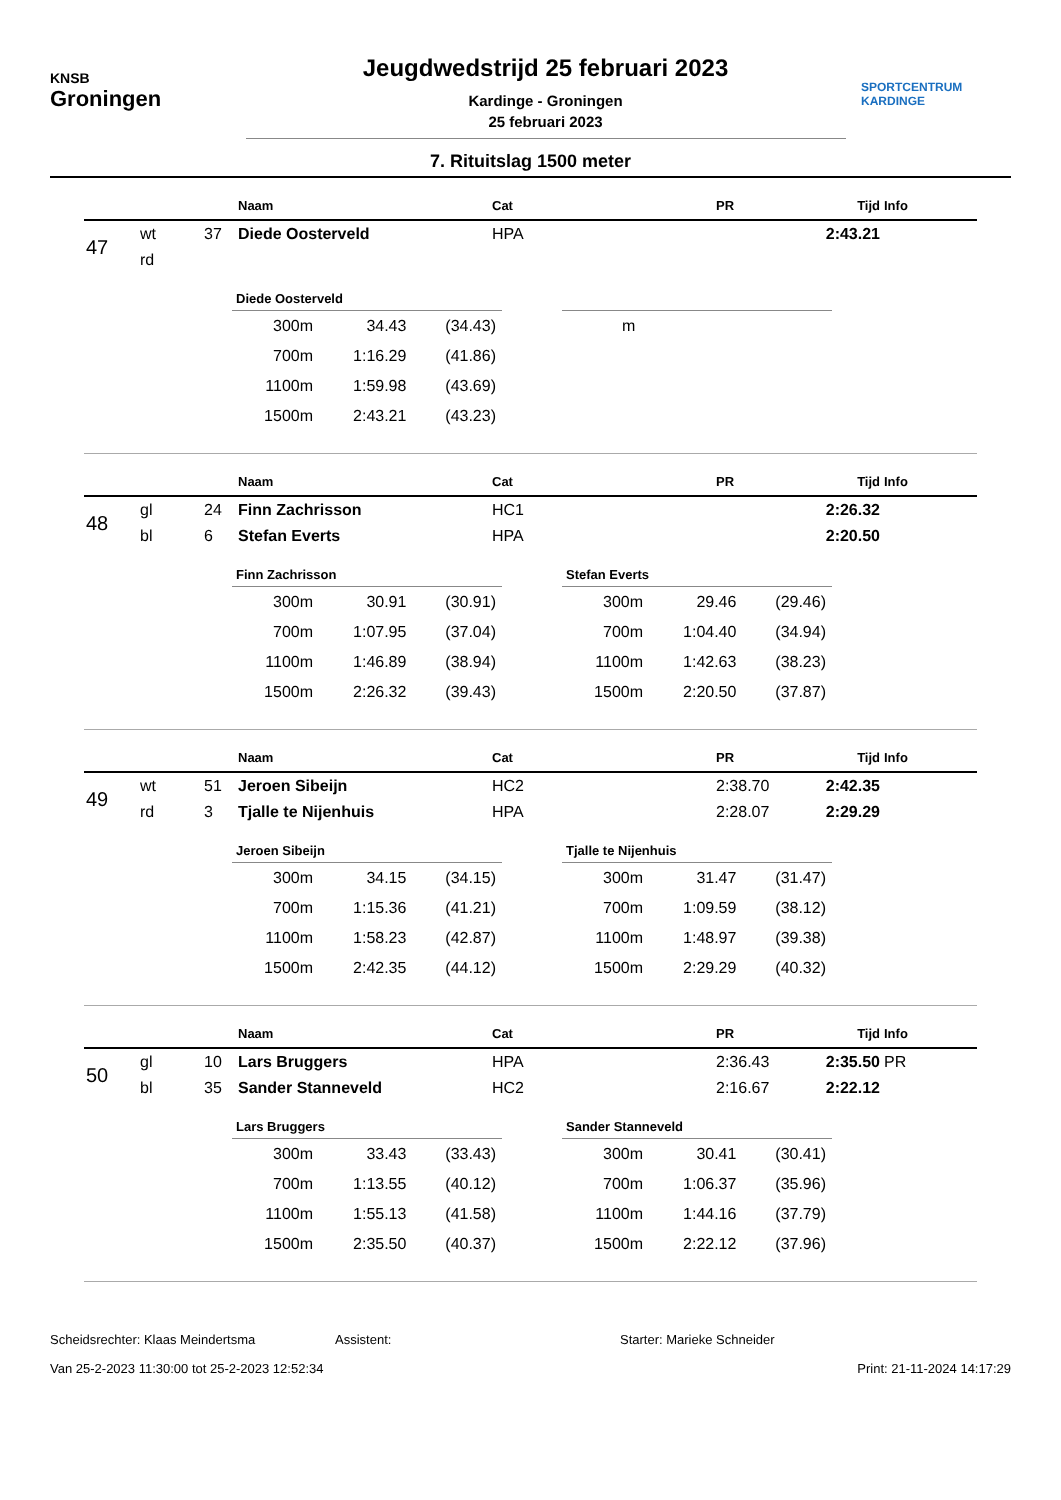KNSB
Groningen
Jeugdwedstrijd 25 februari 2023
Kardinge - Groningen
25 februari 2023
SPORTCENTRUM
KARDINGE
7. Rituitslag 1500 meter
| | | | Naam | Cat | PR | Tijd | Info |
| --- | --- | --- | --- | --- | --- | --- | --- |
| 47 | wt | 37 | Diede Oosterveld | HPA | | 2:43.21 | |
| | rd | | | | | | |
Diede Oosterveld
| 300m | 34.43 | (34.43) |
| 700m | 1:16.29 | (41.86) |
| 1100m | 1:59.98 | (43.69) |
| 1500m | 2:43.21 | (43.23) |
| m |
| | | | Naam | Cat | PR | Tijd | Info |
| --- | --- | --- | --- | --- | --- | --- | --- |
| 48 | gl | 24 | Finn Zachrisson | HC1 | | 2:26.32 | |
| | bl | 6 | Stefan Everts | HPA | | 2:20.50 | |
Finn Zachrisson
| 300m | 30.91 | (30.91) |
| 700m | 1:07.95 | (37.04) |
| 1100m | 1:46.89 | (38.94) |
| 1500m | 2:26.32 | (39.43) |
Stefan Everts
| 300m | 29.46 | (29.46) |
| 700m | 1:04.40 | (34.94) |
| 1100m | 1:42.63 | (38.23) |
| 1500m | 2:20.50 | (37.87) |
| | | | Naam | Cat | PR | Tijd | Info |
| --- | --- | --- | --- | --- | --- | --- | --- |
| 49 | wt | 51 | Jeroen Sibeijn | HC2 | 2:38.70 | 2:42.35 | |
| | rd | 3 | Tjalle te Nijenhuis | HPA | 2:28.07 | 2:29.29 | |
Jeroen Sibeijn
| 300m | 34.15 | (34.15) |
| 700m | 1:15.36 | (41.21) |
| 1100m | 1:58.23 | (42.87) |
| 1500m | 2:42.35 | (44.12) |
Tjalle te Nijenhuis
| 300m | 31.47 | (31.47) |
| 700m | 1:09.59 | (38.12) |
| 1100m | 1:48.97 | (39.38) |
| 1500m | 2:29.29 | (40.32) |
| | | | Naam | Cat | PR | Tijd | Info |
| --- | --- | --- | --- | --- | --- | --- | --- |
| 50 | gl | 10 | Lars Bruggers | HPA | 2:36.43 | 2:35.50 | PR |
| | bl | 35 | Sander Stanneveld | HC2 | 2:16.67 | 2:22.12 | |
Lars Bruggers
| 300m | 33.43 | (33.43) |
| 700m | 1:13.55 | (40.12) |
| 1100m | 1:55.13 | (41.58) |
| 1500m | 2:35.50 | (40.37) |
Sander Stanneveld
| 300m | 30.41 | (30.41) |
| 700m | 1:06.37 | (35.96) |
| 1100m | 1:44.16 | (37.79) |
| 1500m | 2:22.12 | (37.96) |
Scheidsrechter: Klaas Meindertsma Assistent: Starter: Marieke Schneider
Van 25-2-2023 11:30:00 tot 25-2-2023 12:52:34 Print: 21-11-2024 14:17:29